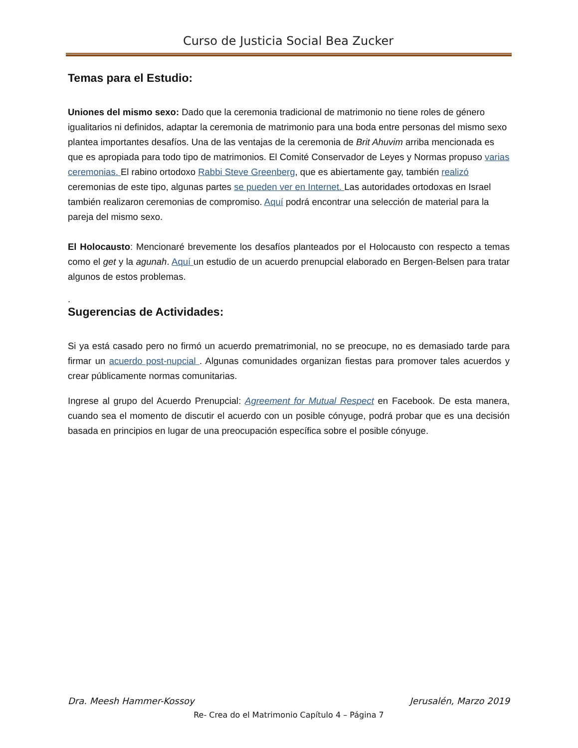Curso de Justicia Social Bea Zucker
Temas para el Estudio:
Uniones del mismo sexo: Dado que la ceremonia tradicional de matrimonio no tiene roles de género igualitarios ni definidos, adaptar la ceremonia de matrimonio para una boda entre personas del mismo sexo plantea importantes desafíos. Una de las ventajas de la ceremonia de Brit Ahuvim arriba mencionada es que es apropiada para todo tipo de matrimonios. El Comité Conservador de Leyes y Normas propuso varias ceremonias. El rabino ortodoxo Rabbi Steve Greenberg, que es abiertamente gay, también realizó ceremonias de este tipo, algunas partes se pueden ver en Internet. Las autoridades ortodoxas en Israel también realizaron ceremonias de compromiso. Aquí podrá encontrar una selección de material para la pareja del mismo sexo.
El Holocausto: Mencionaré brevemente los desafíos planteados por el Holocausto con respecto a temas como el get y la agunah. Aquí un estudio de un acuerdo prenupcial elaborado en Bergen-Belsen para tratar algunos de estos problemas.
.
Sugerencias de Actividades:
Si ya está casado pero no firmó un acuerdo prematrimonial, no se preocupe, no es demasiado tarde para firmar un acuerdo post-nupcial . Algunas comunidades organizan fiestas para promover tales acuerdos y crear públicamente normas comunitarias.
Ingrese al grupo del Acuerdo Prenupcial: Agreement for Mutual Respect en Facebook. De esta manera, cuando sea el momento de discutir el acuerdo con un posible cónyuge, podrá probar que es una decisión basada en principios en lugar de una preocupación específica sobre el posible cónyuge.
Dra. Meesh Hammer-Kossoy Jerusalén, Marzo 2019
Re- Crea do el Matrimonio Capítulo 4 – Página 7